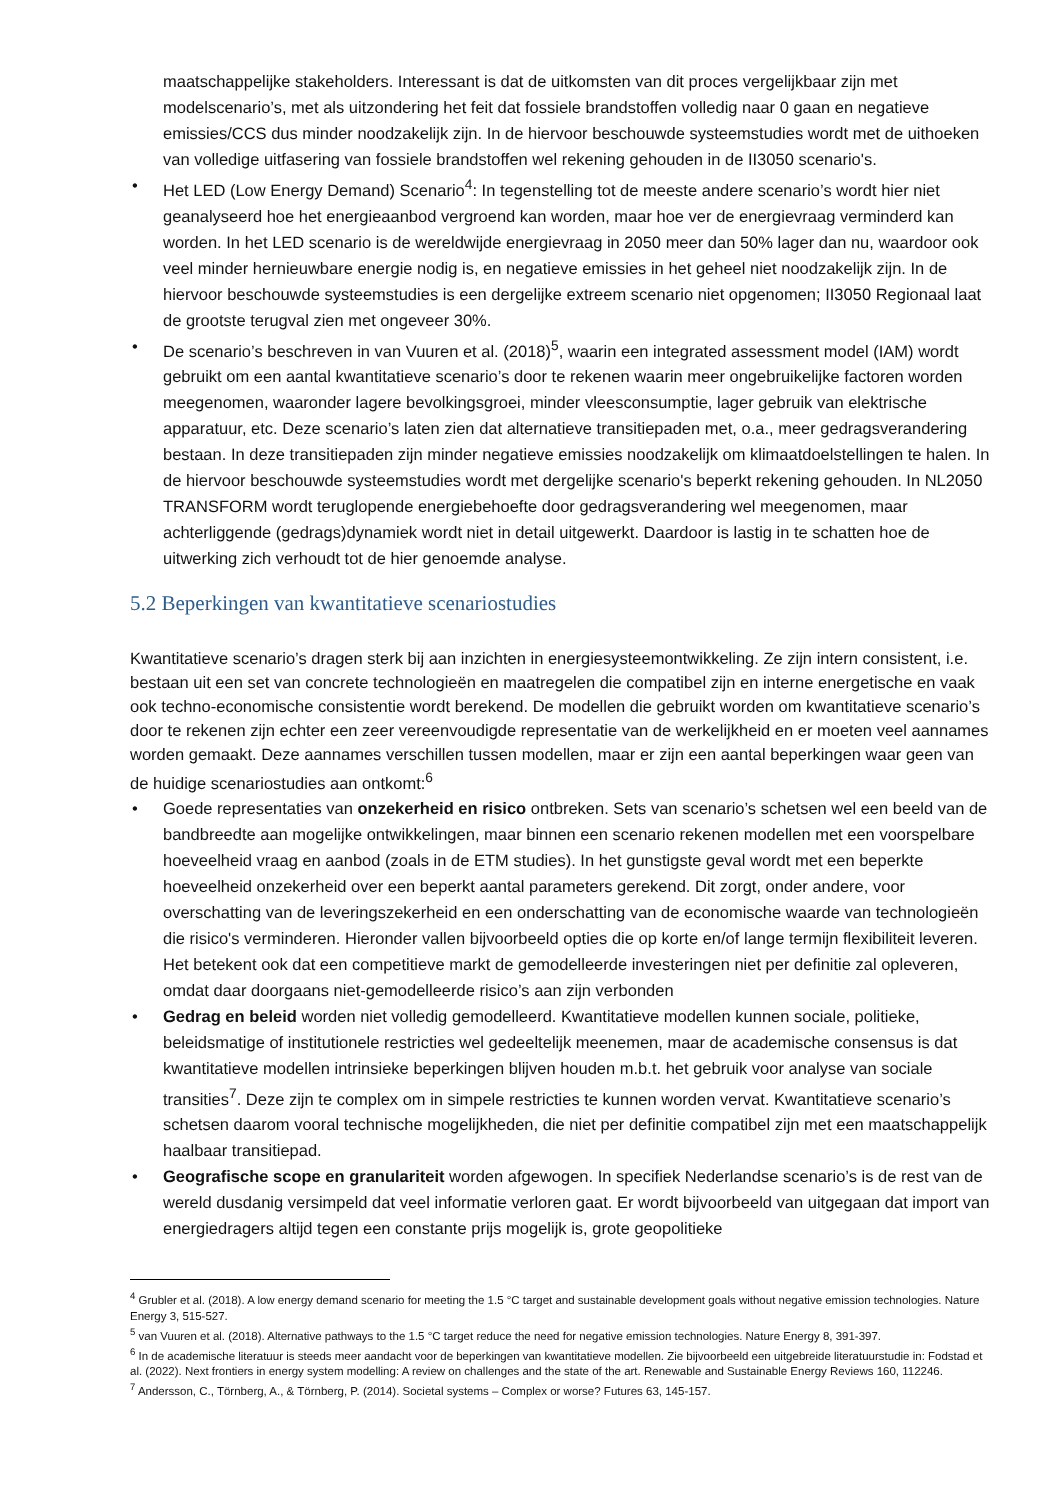maatschappelijke stakeholders. Interessant is dat de uitkomsten van dit proces vergelijkbaar zijn met modelscenario’s, met als uitzondering het feit dat fossiele brandstoffen volledig naar 0 gaan en negatieve emissies/CCS dus minder noodzakelijk zijn. In de hiervoor beschouwde systeemstudies wordt met de uithoeken van volledige uitfasering van fossiele brandstoffen wel rekening gehouden in de II3050 scenario's.
• Het LED (Low Energy Demand) Scenario<sup>4</sup>: In tegenstelling tot de meeste andere scenario’s wordt hier niet geanalyseerd hoe het energieaanbod vergroend kan worden, maar hoe ver de energievraag verminderd kan worden. In het LED scenario is de wereldwijde energievraag in 2050 meer dan 50% lager dan nu, waardoor ook veel minder hernieuwbare energie nodig is, en negatieve emissies in het geheel niet noodzakelijk zijn. In de hiervoor beschouwde systeemstudies is een dergelijke extreem scenario niet opgenomen; II3050 Regionaal laat de grootste terugval zien met ongeveer 30%.
• De scenario’s beschreven in van Vuuren et al. (2018)<sup>5</sup>, waarin een integrated assessment model (IAM) wordt gebruikt om een aantal kwantitatieve scenario’s door te rekenen waarin meer ongebruikelijke factoren worden meegenomen, waaronder lagere bevolkingsgroei, minder vleesconsumptie, lager gebruik van elektrische apparatuur, etc. Deze scenario’s laten zien dat alternatieve transitiepaden met, o.a., meer gedragsverandering bestaan. In deze transitiepaden zijn minder negatieve emissies noodzakelijk om klimaatdoelstellingen te halen. In de hiervoor beschouwde systeemstudies wordt met dergelijke scenario's beperkt rekening gehouden. In NL2050 TRANSFORM wordt teruglopende energiebehoefte door gedragsverandering wel meegenomen, maar achterliggende (gedrags)dynamiek wordt niet in detail uitgewerkt. Daardoor is lastig in te schatten hoe de uitwerking zich verhoudt tot de hier genoemde analyse.
5.2 Beperkingen van kwantitatieve scenariostudies
Kwantitatieve scenario’s dragen sterk bij aan inzichten in energiesysteemontwikkeling. Ze zijn intern consistent, i.e. bestaan uit een set van concrete technologieën en maatregelen die compatibel zijn en interne energetische en vaak ook techno-economische consistentie wordt berekend. De modellen die gebruikt worden om kwantitatieve scenario’s door te rekenen zijn echter een zeer vereenvoudigde representatie van de werkelijkheid en er moeten veel aannames worden gemaakt. Deze aannames verschillen tussen modellen, maar er zijn een aantal beperkingen waar geen van de huidige scenariostudies aan ontkomt:<sup>6</sup>
• Goede representaties van onzekerheid en risico ontbreken. Sets van scenario’s schetsen wel een beeld van de bandbreedte aan mogelijke ontwikkelingen, maar binnen een scenario rekenen modellen met een voorspelbare hoeveelheid vraag en aanbod (zoals in de ETM studies). In het gunstigste geval wordt met een beperkte hoeveelheid onzekerheid over een beperkt aantal parameters gerekend. Dit zorgt, onder andere, voor overschatting van de leveringszekerheid en een onderschatting van de economische waarde van technologieën die risico's verminderen. Hieronder vallen bijvoorbeeld opties die op korte en/of lange termijn flexibiliteit leveren. Het betekent ook dat een competitieve markt de gemodelleerde investeringen niet per definitie zal opleveren, omdat daar doorgaans niet-gemodelleerde risico’s aan zijn verbonden
• Gedrag en beleid worden niet volledig gemodelleerd. Kwantitatieve modellen kunnen sociale, politieke, beleidsmatige of institutionele restricties wel gedeeltelijk meenemen, maar de academische consensus is dat kwantitatieve modellen intrinsieke beperkingen blijven houden m.b.t. het gebruik voor analyse van sociale transities<sup>7</sup>. Deze zijn te complex om in simpele restricties te kunnen worden vervat. Kwantitatieve scenario’s schetsen daarom vooral technische mogelijkheden, die niet per definitie compatibel zijn met een maatschappelijk haalbaar transitiepad.
• Geografische scope en granulariteit worden afgewogen. In specifiek Nederlandse scenario’s is de rest van de wereld dusdanig versimpeld dat veel informatie verloren gaat. Er wordt bijvoorbeeld van uitgegaan dat import van energiedragers altijd tegen een constante prijs mogelijk is, grote geopolitieke
<sup>4</sup> Grubler et al. (2018). A low energy demand scenario for meeting the 1.5 °C target and sustainable development goals without negative emission technologies. Nature Energy 3, 515-527.
<sup>5</sup> van Vuuren et al. (2018). Alternative pathways to the 1.5 °C target reduce the need for negative emission technologies. Nature Energy 8, 391-397.
<sup>6</sup> In de academische literatuur is steeds meer aandacht voor de beperkingen van kwantitatieve modellen. Zie bijvoorbeeld een uitgebreide literatuurstudie in: Fodstad et al. (2022). Next frontiers in energy system modelling: A review on challenges and the state of the art. Renewable and Sustainable Energy Reviews 160, 112246.
<sup>7</sup> Andersson, C., Törnberg, A., & Törnberg, P. (2014). Societal systems – Complex or worse? Futures 63, 145-157.